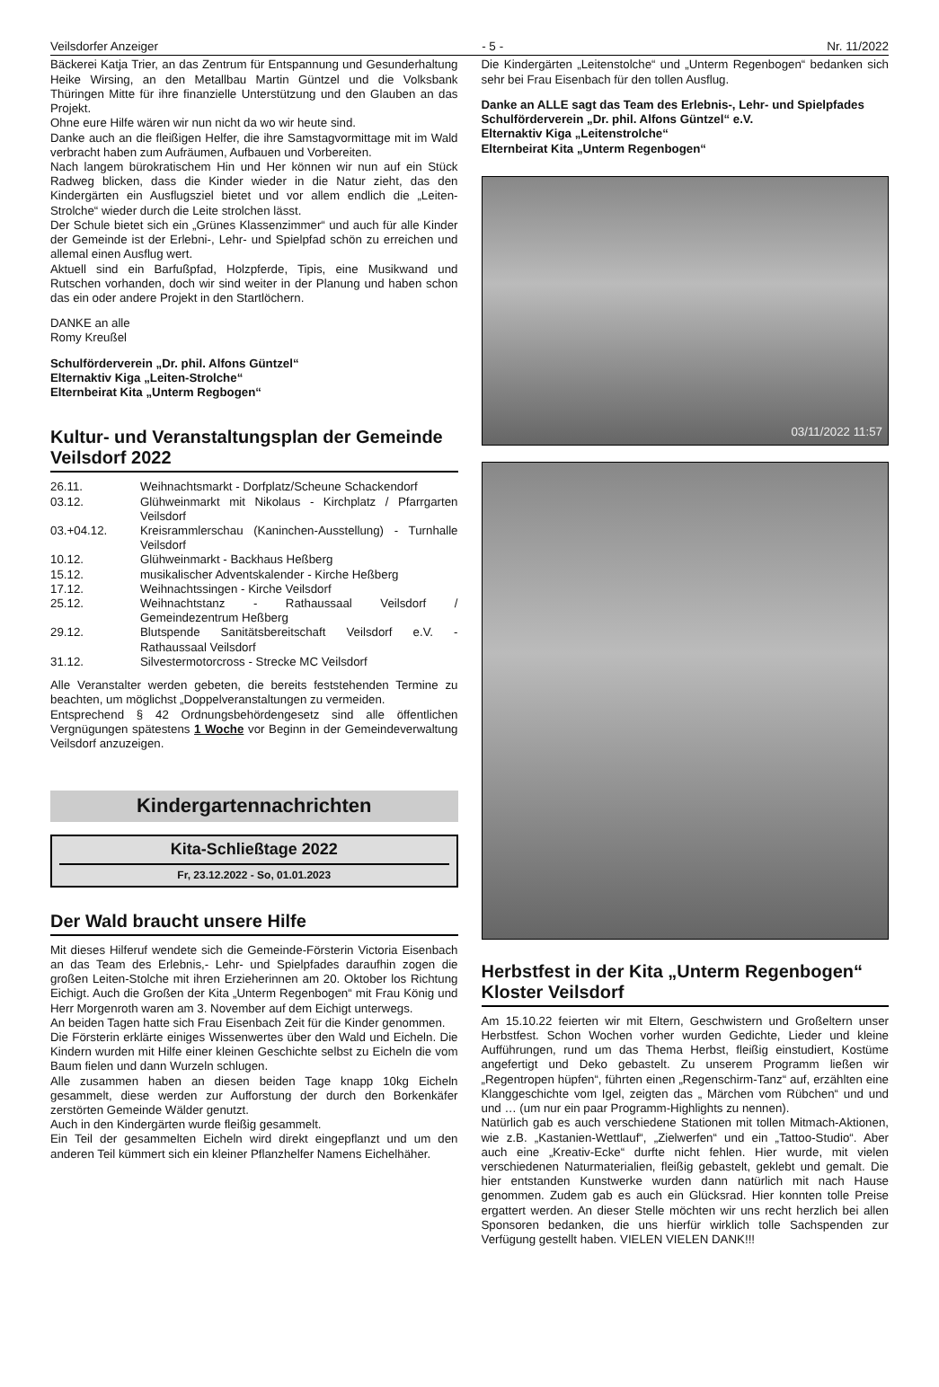Veilsdorfer Anzeiger - 5 - Nr. 11/2022
Bäckerei Katja Trier, an das Zentrum für Entspannung und Gesunderhaltung Heike Wirsing, an den Metallbau Martin Güntzel und die Volksbank Thüringen Mitte für ihre finanzielle Unterstützung und den Glauben an das Projekt.
Ohne eure Hilfe wären wir nun nicht da wo wir heute sind.
Danke auch an die fleißigen Helfer, die ihre Samstagvormittage mit im Wald verbracht haben zum Aufräumen, Aufbauen und Vorbereiten.
Nach langem bürokratischem Hin und Her können wir nun auf ein Stück Radweg blicken, dass die Kinder wieder in die Natur zieht, das den Kindergärten ein Ausflugsziel bietet und vor allem endlich die „Leiten-Strolche“ wieder durch die Leite strolchen lässt.
Der Schule bietet sich ein „Grünes Klassenzimmer“ und auch für alle Kinder der Gemeinde ist der Erlebni-, Lehr- und Spielpfad schön zu erreichen und allemal einen Ausflug wert.
Aktuell sind ein Barfußpfad, Holzpferde, Tipis, eine Musikwand und Rutschen vorhanden, doch wir sind weiter in der Planung und haben schon das ein oder andere Projekt in den Startlöchern.
DANKE an alle
Romy Kreußel
Schulförderverein „Dr. phil. Alfons Güntzel“
Elternaktiv Kiga „Leiten-Strolche“
Elternbeirat Kita „Unterm Regbogen“
Kultur- und Veranstaltungsplan der Gemeinde Veilsdorf 2022
| 26.11. | Weihnachtsmarkt - Dorfplatz/Scheune Schackendorf |
| 03.12. | Glühweinmarkt mit Nikolaus - Kirchplatz / Pfarrgarten Veilsdorf |
| 03.+04.12. | Kreisrammlerschau (Kaninchen-Ausstellung) - Turnhalle Veilsdorf |
| 10.12. | Glühweinmarkt - Backhaus Heßberg |
| 15.12. | musikalischer Adventskalender - Kirche Heßberg |
| 17.12. | Weihnachtssingen - Kirche Veilsdorf |
| 25.12. | Weihnachtstanz - Rathaussaal Veilsdorf / Gemeindezentrum Heßberg |
| 29.12. | Blutspende Sanitätsbereitschaft Veilsdorf e.V. - Rathaussaal Veilsdorf |
| 31.12. | Silvestermotorcross - Strecke MC Veilsdorf |
Alle Veranstalter werden gebeten, die bereits feststehenden Termine zu beachten, um möglichst „Doppelveranstaltungen zu vermeiden.
Entsprechend § 42 Ordnungsbehördengesetz sind alle öffentlichen Vergnügungen spätestens 1 Woche vor Beginn in der Gemeindeverwaltung Veilsdorf anzuzeigen.
Kindergartennachrichten
Kita-Schließtage 2022
Fr, 23.12.2022 - So, 01.01.2023
Der Wald braucht unsere Hilfe
Mit dieses Hilferuf wendete sich die Gemeinde-Försterin Victoria Eisenbach an das Team des Erlebnis,- Lehr- und Spielpfades darauf­hin zogen die großen Leiten-Stolche mit ihren Erzieherinnen am 20. Oktober los Richtung Eichigt. Auch die Großen der Kita „Unterm Regenbogen“ mit Frau König und Herr Morgenroth waren am 3. November auf dem Eichigt unterwegs.
An beiden Tagen hatte sich Frau Eisenbach Zeit für die Kinder genommen.
Die Försterin erklärte einiges Wissenwertes über den Wald und Eicheln. Die Kindern wurden mit Hilfe einer kleinen Geschichte selbst zu Eicheln die vom Baum fielen und dann Wurzeln schlugen.
Alle zusammen haben an diesen beiden Tage knapp 10kg Eicheln gesammelt, diese werden zur Aufforstung der durch den Borkenkäfer zerstörten Gemeinde Wälder genutzt.
Auch in den Kindergärten wurde fleißig gesammelt.
Ein Teil der gesammelten Eicheln wird direkt eingepflanzt und um den anderen Teil kümmert sich ein kleiner Pflanzhelfer Namens Eichelhäher.
Die Kindergärten „Leitenstolche“ und „Unterm Regenbogen“ bedanken sich sehr bei Frau Eisenbach für den tollen Ausflug.
Danke an ALLE sagt das Team des Erlebnis-, Lehr- und Spielpfades
Schulförderverein „Dr. phil. Alfons Güntzel“ e.V.
Elternaktiv Kiga „Leitenstrolche“
Elternbeirat Kita „Unterm Regenbogen“
03/11/2022 11:57
Herbstfest in der Kita „Unterm Regenbogen“ Kloster Veilsdorf
Am 15.10.22 feierten wir mit Eltern, Geschwistern und Großeltern unser Herbstfest. Schon Wochen vorher wurden Gedichte, Lieder und kleine Aufführungen, rund um das Thema Herbst, fleißig einstudiert, Kostüme angefertigt und Deko gebastelt. Zu unserem Programm ließen wir „Regentropen hüpfen“, führten einen „Regenschirm-Tanz“ auf, erzählten eine Klanggeschichte vom Igel, zeigten das „ Märchen vom Rübchen“ und und und … (um nur ein paar Programm-Highlights zu nennen).
Natürlich gab es auch verschiedene Stationen mit tollen Mitmach-Aktionen, wie z.B. „Kastanien-Wettlauf“, „Zielwerfen“ und ein „Tattoo-Studio“. Aber auch eine „Kreativ-Ecke“ durfte nicht fehlen. Hier wurde, mit vielen verschiedenen Naturmaterialien, fleißig gebastelt, geklebt und gemalt. Die hier entstanden Kunstwerke wurden dann natürlich mit nach Hause genommen. Zudem gab es auch ein Glücksrad. Hier konnten tolle Preise ergattert werden. An dieser Stelle möchten wir uns recht herzlich bei allen Sponsoren bedanken, die uns hierfür wirklich tolle Sachspenden zur Verfügung gestellt haben. VIELEN VIELEN DANK!!!